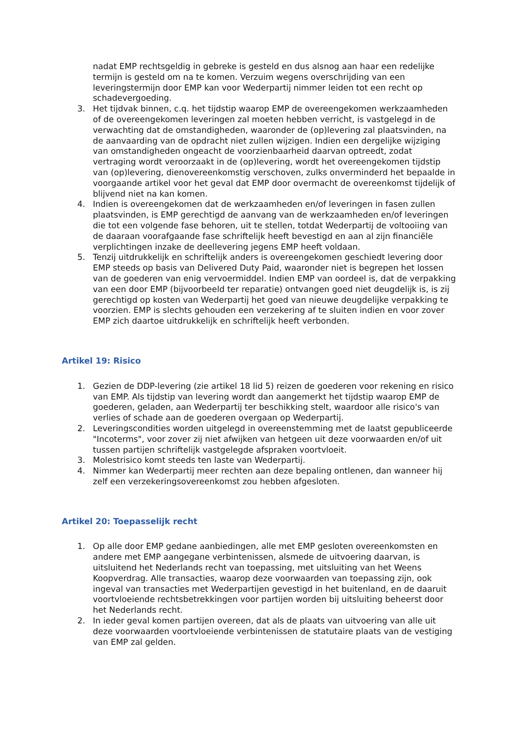nadat EMP rechtsgeldig in gebreke is gesteld en dus alsnog aan haar een redelijke termijn is gesteld om na te komen. Verzuim wegens overschrijding van een leveringstermijn door EMP kan voor Wederpartij nimmer leiden tot een recht op schadevergoeding.
3. Het tijdvak binnen, c.q. het tijdstip waarop EMP de overeengekomen werkzaamheden of de overeengekomen leveringen zal moeten hebben verricht, is vastgelegd in de verwachting dat de omstandigheden, waaronder de (op)levering zal plaatsvinden, na de aanvaarding van de opdracht niet zullen wijzigen. Indien een dergelijke wijziging van omstandigheden ongeacht de voorzienbaarheid daarvan optreedt, zodat vertraging wordt veroorzaakt in de (op)levering, wordt het overeengekomen tijdstip van (op)levering, dienovereenkomstig verschoven, zulks onverminderd het bepaalde in voorgaande artikel voor het geval dat EMP door overmacht de overeenkomst tijdelijk of blijvend niet na kan komen.
4. Indien is overeengekomen dat de werkzaamheden en/of leveringen in fasen zullen plaatsvinden, is EMP gerechtigd de aanvang van de werkzaamheden en/of leveringen die tot een volgende fase behoren, uit te stellen, totdat Wederpartij de voltooiing van de daaraan voorafgaande fase schriftelijk heeft bevestigd en aan al zijn financiële verplichtingen inzake de deellevering jegens EMP heeft voldaan.
5. Tenzij uitdrukkelijk en schriftelijk anders is overeengekomen geschiedt levering door EMP steeds op basis van Delivered Duty Paid, waaronder niet is begrepen het lossen van de goederen van enig vervoermiddel. Indien EMP van oordeel is, dat de verpakking van een door EMP (bijvoorbeeld ter reparatie) ontvangen goed niet deugdelijk is, is zij gerechtigd op kosten van Wederpartij het goed van nieuwe deugdelijke verpakking te voorzien. EMP is slechts gehouden een verzekering af te sluiten indien en voor zover EMP zich daartoe uitdrukkelijk en schriftelijk heeft verbonden.
Artikel 19: Risico
1. Gezien de DDP-levering (zie artikel 18 lid 5) reizen de goederen voor rekening en risico van EMP. Als tijdstip van levering wordt dan aangemerkt het tijdstip waarop EMP de goederen, geladen, aan Wederpartij ter beschikking stelt, waardoor alle risico's van verlies of schade aan de goederen overgaan op Wederpartij.
2. Leveringscondities worden uitgelegd in overeenstemming met de laatst gepubliceerde "Incoterms", voor zover zij niet afwijken van hetgeen uit deze voorwaarden en/of uit tussen partijen schriftelijk vastgelegde afspraken voortvloeit.
3. Molestrisico komt steeds ten laste van Wederpartij.
4. Nimmer kan Wederpartij meer rechten aan deze bepaling ontlenen, dan wanneer hij zelf een verzekeringsovereenkomst zou hebben afgesloten.
Artikel 20: Toepasselijk recht
1. Op alle door EMP gedane aanbiedingen, alle met EMP gesloten overeenkomsten en andere met EMP aangegane verbintenissen, alsmede de uitvoering daarvan, is uitsluitend het Nederlands recht van toepassing, met uitsluiting van het Weens Koopverdrag. Alle transacties, waarop deze voorwaarden van toepassing zijn, ook ingeval van transacties met Wederpartijen gevestigd in het buitenland, en de daaruit voortvloeiende rechtsbetrekkingen voor partijen worden bij uitsluiting beheerst door het Nederlands recht.
2. In ieder geval komen partijen overeen, dat als de plaats van uitvoering van alle uit deze voorwaarden voortvloeiende verbintenissen de statutaire plaats van de vestiging van EMP zal gelden.